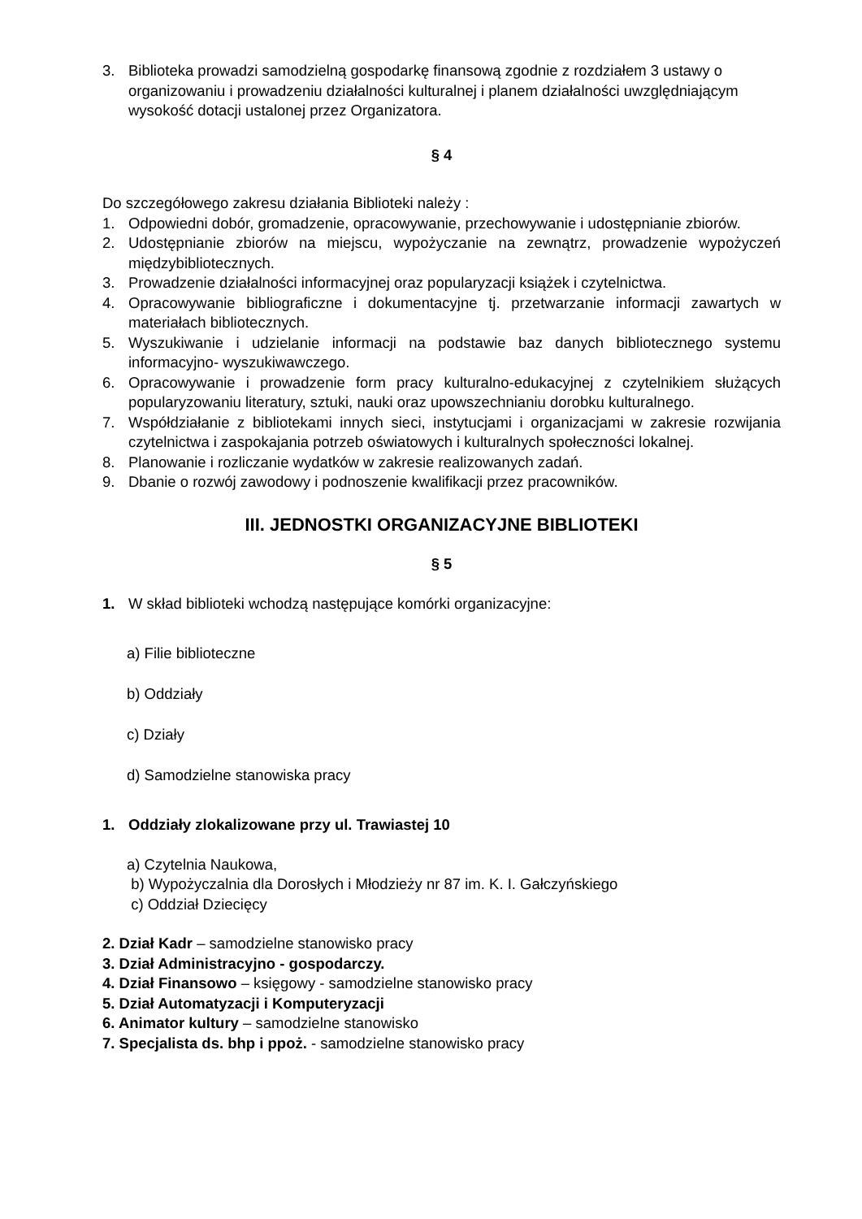3. Biblioteka prowadzi samodzielną gospodarkę finansową zgodnie z rozdziałem 3 ustawy o organizowaniu i prowadzeniu działalności kulturalnej i planem działalności uwzględniającym wysokość dotacji ustalonej przez Organizatora.
§ 4
Do szczegółowego zakresu działania Biblioteki należy :
1. Odpowiedni dobór, gromadzenie, opracowywanie, przechowywanie i udostępnianie zbiorów.
2. Udostępnianie zbiorów na miejscu, wypożyczanie na zewnątrz, prowadzenie wypożyczeń międzybibliotecznych.
3. Prowadzenie działalności informacyjnej oraz popularyzacji książek i czytelnictwa.
4. Opracowywanie bibliograficzne i dokumentacyjne tj. przetwarzanie informacji zawartych w materiałach bibliotecznych.
5. Wyszukiwanie i udzielanie informacji na podstawie baz danych bibliotecznego systemu informacyjno- wyszukiwawczego.
6. Opracowywanie i prowadzenie form pracy kulturalno-edukacyjnej z czytelnikiem służących popularyzowaniu literatury, sztuki, nauki oraz upowszechnianiu dorobku kulturalnego.
7. Współdziałanie z bibliotekami innych sieci, instytucjami i organizacjami w zakresie rozwijania czytelnictwa i zaspokajania potrzeb oświatowych i kulturalnych społeczności lokalnej.
8. Planowanie i rozliczanie wydatków w zakresie realizowanych zadań.
9. Dbanie o rozwój zawodowy i podnoszenie kwalifikacji przez pracowników.
III. JEDNOSTKI ORGANIZACYJNE BIBLIOTEKI
§ 5
1. W skład biblioteki wchodzą następujące komórki organizacyjne:
a) Filie biblioteczne
b) Oddziały
c) Działy
d) Samodzielne stanowiska pracy
1. Oddziały zlokalizowane przy ul. Trawiastej 10
a) Czytelnia Naukowa,
b) Wypożyczalnia dla Dorosłych i Młodzieży nr 87 im. K. I. Gałczyńskiego
c) Oddział Dziecięcy
2. Dział Kadr – samodzielne stanowisko pracy
3. Dział Administracyjno - gospodarczy.
4. Dział Finansowo – księgowy - samodzielne stanowisko pracy
5. Dział Automatyzacji i Komputeryzacji
6. Animator kultury – samodzielne stanowisko
7. Specjalista ds. bhp i ppoż. - samodzielne stanowisko pracy